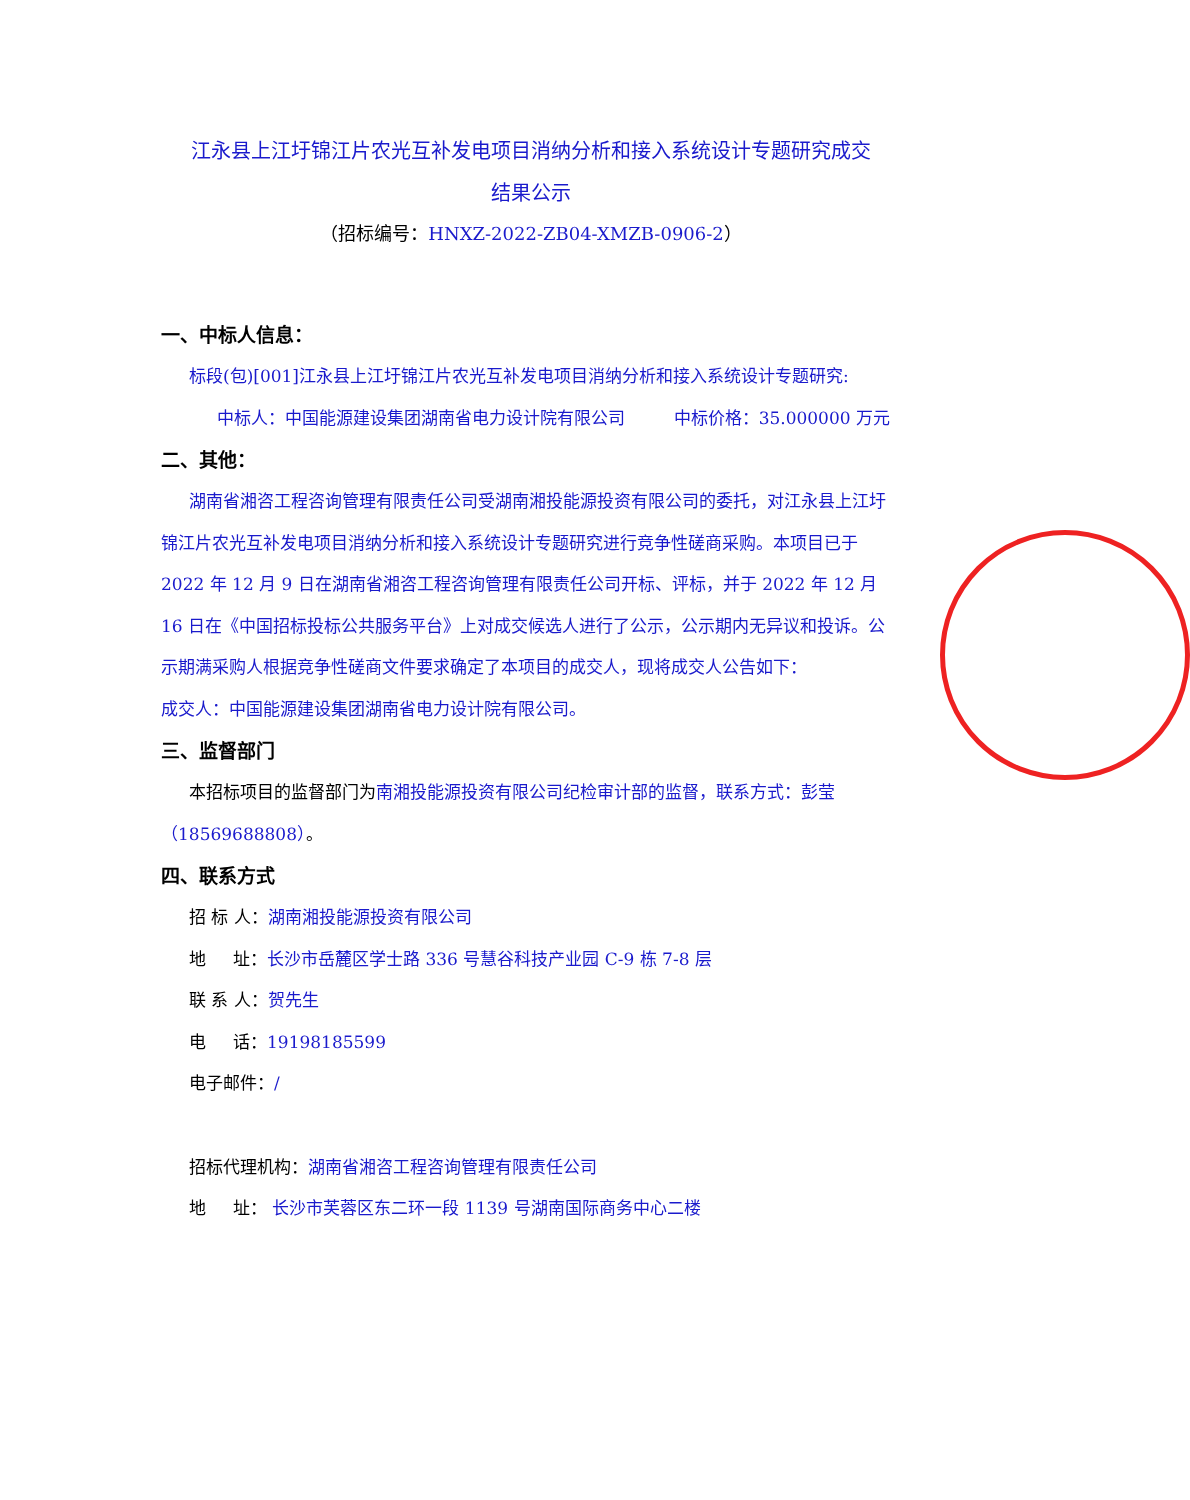江永县上江圩锦江片农光互补发电项目消纳分析和接入系统设计专题研究成交
结果公示
（招标编号：HNXZ-2022-ZB04-XMZB-0906-2）
一、中标人信息：
标段(包)[001]江永县上江圩锦江片农光互补发电项目消纳分析和接入系统设计专题研究:
中标人：中国能源建设集团湖南省电力设计院有限公司 中标价格：35.000000 万元
二、其他：
湖南省湘咨工程咨询管理有限责任公司受湖南湘投能源投资有限公司的委托，对江永县上江圩锦江片农光互补发电项目消纳分析和接入系统设计专题研究进行竞争性磋商采购。本项目已于 2022 年 12 月 9 日在湖南省湘咨工程咨询管理有限责任公司开标、评标，并于 2022 年 12 月 16 日在《中国招标投标公共服务平台》上对成交候选人进行了公示，公示期内无异议和投诉。公示期满采购人根据竞争性磋商文件要求确定了本项目的成交人，现将成交人公告如下：
成交人：中国能源建设集团湖南省电力设计院有限公司。
三、监督部门
本招标项目的监督部门为南湘投能源投资有限公司纪检审计部的监督，联系方式：彭莹（18569688808）。
四、联系方式
招 标 人：湖南湘投能源投资有限公司
地 址：长沙市岳麓区学士路 336 号慧谷科技产业园 C-9 栋 7-8 层
联 系 人：贺先生
电 话：19198185599
电子邮件：/
招标代理机构：湖南省湘咨工程咨询管理有限责任公司
地 址： 长沙市芙蓉区东二环一段 1139 号湖南国际商务中心二楼